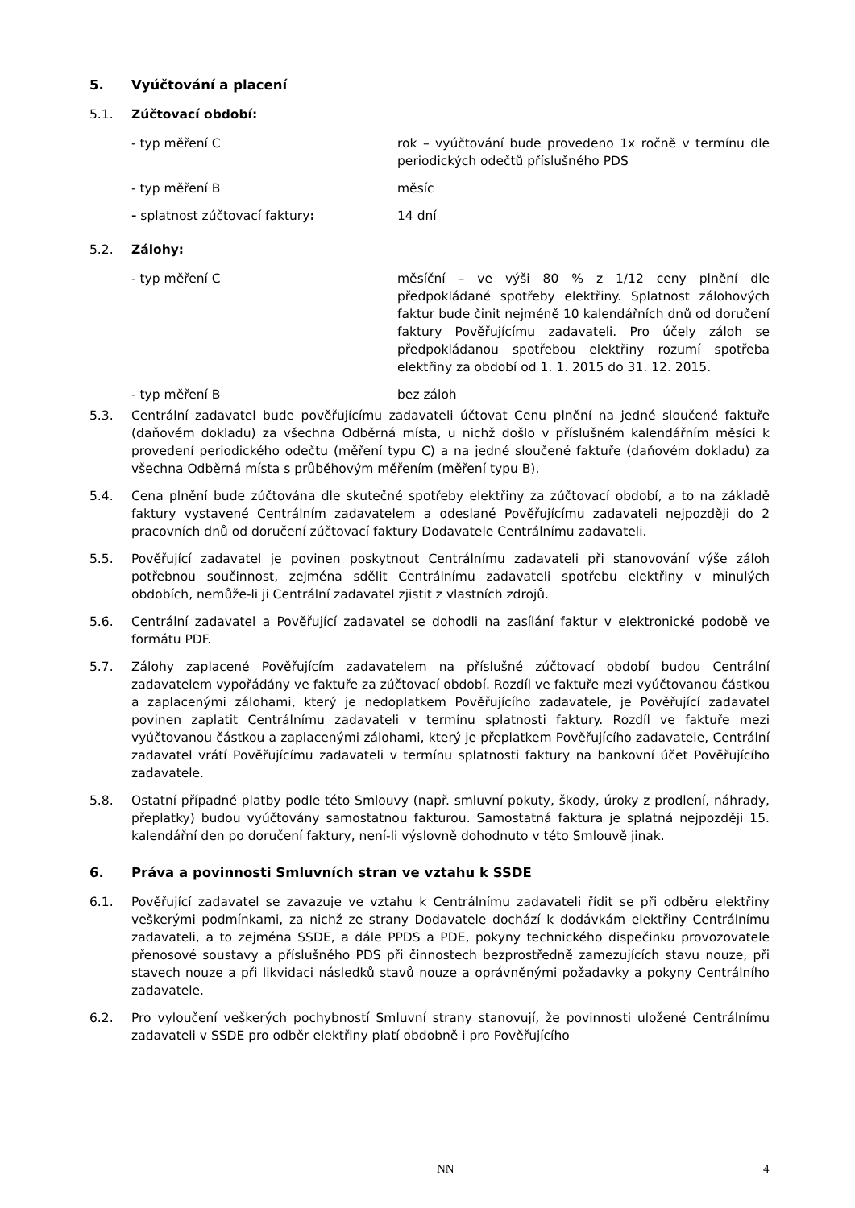5. Vyúčtování a placení
5.1. Zúčtovací období:
- typ měření C rok – vyúčtování bude provedeno 1x ročně v termínu dle periodických odečtů příslušného PDS
- typ měření B měsíc
- splatnost zúčtovací faktury: 14 dní
5.2. Zálohy:
- typ měření C měsíční – ve výši 80 % z 1/12 ceny plnění dle předpokládané spotřeby elektřiny. Splatnost zálohových faktur bude činit nejméně 10 kalendářních dnů od doručení faktury Pověřujícímu zadavateli. Pro účely záloh se předpokládanou spotřebou elektřiny rozumí spotřeba elektřiny za období od 1. 1. 2015 do 31. 12. 2015.
- typ měření B bez záloh
5.3. Centrální zadavatel bude pověřujícímu zadavateli účtovat Cenu plnění na jedné sloučené faktuře (daňovém dokladu) za všechna Odběrná místa, u nichž došlo v příslušném kalendářním měsíci k provedení periodického odečtu (měření typu C) a na jedné sloučené faktuře (daňovém dokladu) za všechna Odběrná místa s průběhovým měřením (měření typu B).
5.4. Cena plnění bude zúčtována dle skutečné spotřeby elektřiny za zúčtovací období, a to na základě faktury vystavené Centrálním zadavatelem a odeslané Pověřujícímu zadavateli nejpozději do 2 pracovních dnů od doručení zúčtovací faktury Dodavatele Centrálnímu zadavateli.
5.5. Pověřující zadavatel je povinen poskytnout Centrálnímu zadavateli při stanovování výše záloh potřebnou součinnost, zejména sdělit Centrálnímu zadavateli spotřebu elektřiny v minulých obdobích, nemůže-li ji Centrální zadavatel zjistit z vlastních zdrojů.
5.6. Centrální zadavatel a Pověřující zadavatel se dohodli na zasílání faktur v elektronické podobě ve formátu PDF.
5.7. Zálohy zaplacené Pověřujícím zadavatelem na příslušné zúčtovací období budou Centrální zadavatelem vypořádány ve faktuře za zúčtovací období. Rozdíl ve faktuře mezi vyúčtovanou částkou a zaplacenými zálohami, který je nedoplatkem Pověřujícího zadavatele, je Pověřující zadavatel povinen zaplatit Centrálnímu zadavateli v termínu splatnosti faktury. Rozdíl ve faktuře mezi vyúčtovanou částkou a zaplacenými zálohami, který je přeplatkem Pověřujícího zadavatele, Centrální zadavatel vrátí Pověřujícímu zadavateli v termínu splatnosti faktury na bankovní účet Pověřujícího zadavatele.
5.8. Ostatní případné platby podle této Smlouvy (např. smluvní pokuty, škody, úroky z prodlení, náhrady, přeplatky) budou vyúčtovány samostatnou fakturou. Samostatná faktura je splatná nejpozději 15. kalendářní den po doručení faktury, není-li výslovně dohodnuto v této Smlouvě jinak.
6. Práva a povinnosti Smluvních stran ve vztahu k SSDE
6.1. Pověřující zadavatel se zavazuje ve vztahu k Centrálnímu zadavateli řídit se při odběru elektřiny veškerými podmínkami, za nichž ze strany Dodavatele dochází k dodávkám elektřiny Centrálnímu zadavateli, a to zejména SSDE, a dále PPDS a PDE, pokyny technického dispečinku provozovatele přenosové soustavy a příslušného PDS při činnostech bezprostředně zamezujících stavu nouze, při stavech nouze a při likvidaci následků stavů nouze a oprávněnými požadavky a pokyny Centrálního zadavatele.
6.2. Pro vyloučení veškerých pochybností Smluvní strany stanovují, že povinnosti uložené Centrálnímu zadavateli v SSDE pro odběr elektřiny platí obdobně i pro Pověřujícího
NN 4